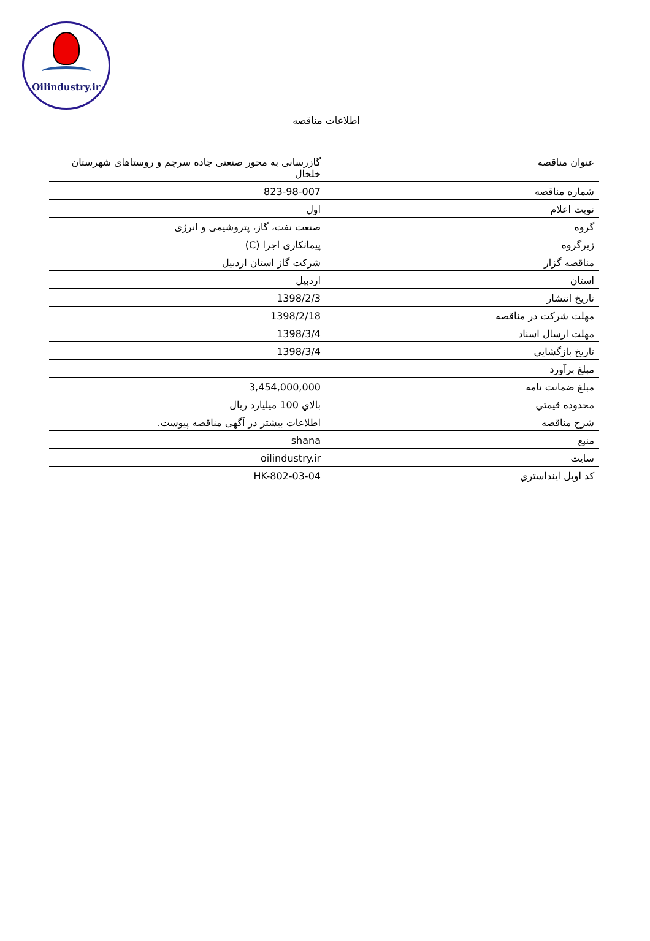Oilindustry.ir
اطلاعات مناقصه
| عنوان مناقصه | گازرسانی به محور صنعتی جاده سرچم و روستاهای شهرستان خلخال |
| شماره مناقصه | 823-98-007 |
| نوبت اعلام | اول |
| گروه | صنعت نفت، گاز، پتروشیمی و انرژی |
| زیرگروه | پیمانکاری اجرا (C) |
| مناقصه گزار | شرکت گاز استان اردبیل |
| استان | اردبیل |
| تاریخ انتشار | 1398/2/3 |
| مهلت شرکت در مناقصه | 1398/2/18 |
| مهلت ارسال اسناد | 1398/3/4 |
| تاريخ بازگشايي | 1398/3/4 |
| مبلغ برآورد | |
| مبلغ ضمانت نامه | 3,454,000,000 |
| محدوده قيمتي | بالاي 100 ميليارد ريال |
| شرح مناقصه | اطلاعات بیشتر در آگهی مناقصه پیوست. |
| منبع | shana |
| سایت | oilindustry.ir |
| کد اويل اينداستري | HK-802-03-04 |